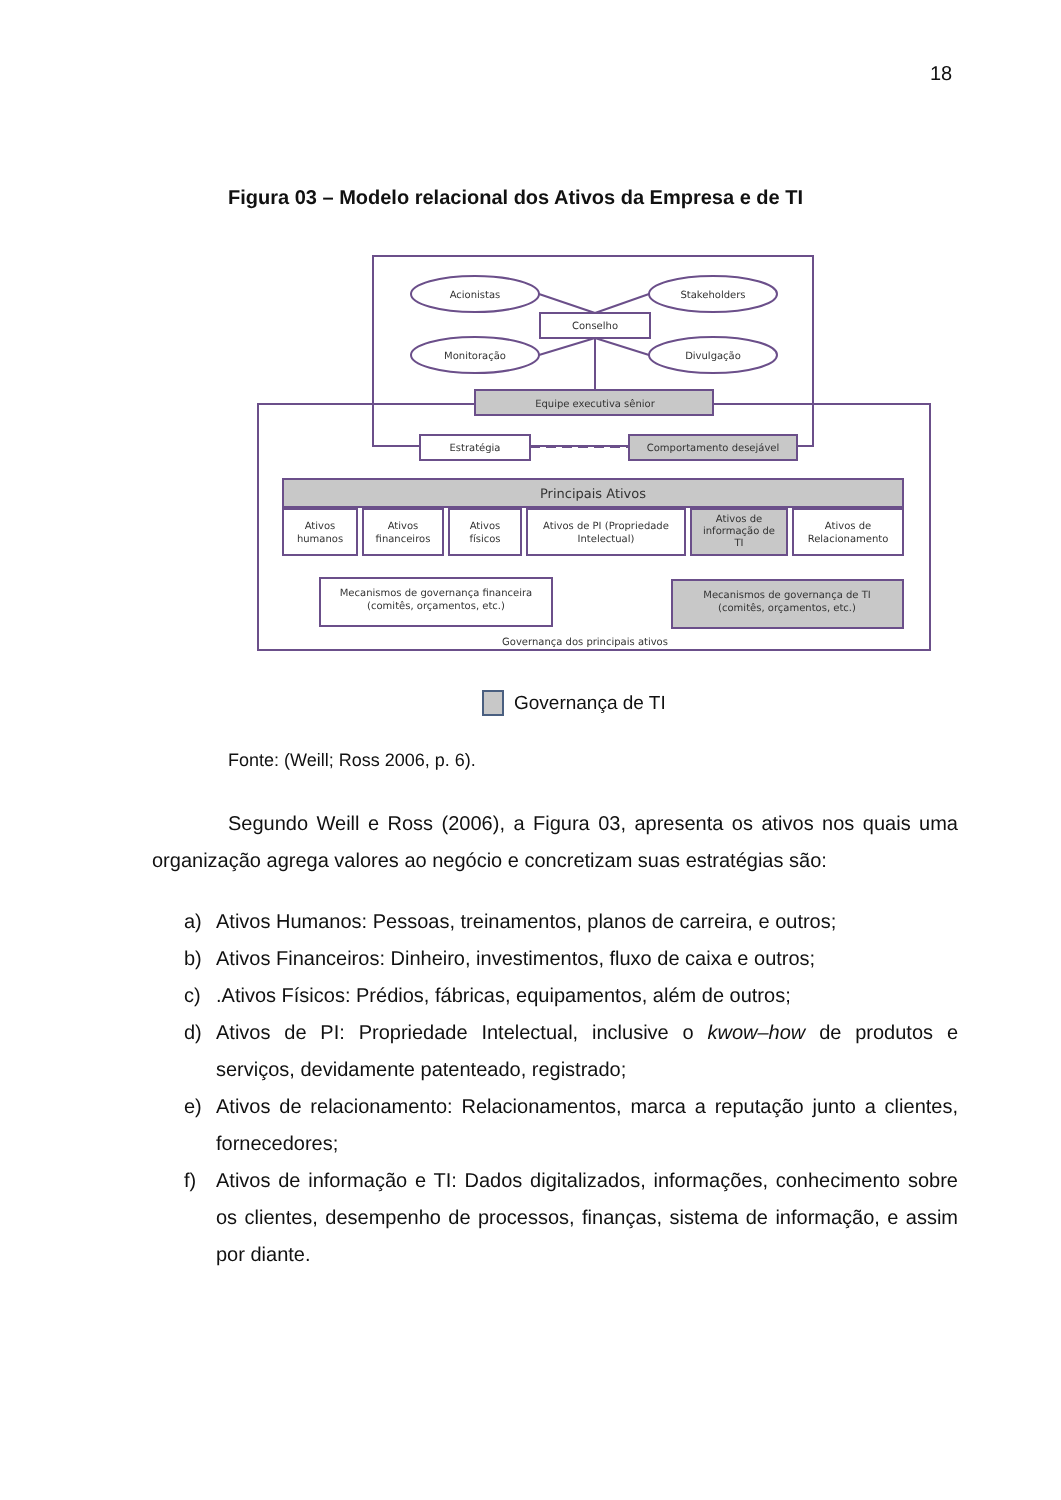18
Figura 03 – Modelo relacional dos Ativos da Empresa e de TI
Acionistas
Stakeholders
Conselho
Monitoração
Divulgação
Equipe executiva sênior
Estratégia
Comportamento desejável
Principais Ativos
Ativos
humanos
Ativos
financeiros
Ativos
físicos
Ativos de PI (Propriedade
Intelectual)
Ativos de
informação de
TI
Ativos de
Relacionamento
Mecanismos de governança financeira
(comitês, orçamentos, etc.)
Mecanismos de governança de TI
(comitês, orçamentos, etc.)
Governança dos principais ativos
Governança de TI
Fonte: (Weill; Ross 2006, p. 6).
Segundo Weill e Ross (2006), a Figura 03, apresenta os ativos nos quais uma organização agrega valores ao negócio e concretizam suas estratégias são:
a) Ativos Humanos: Pessoas, treinamentos, planos de carreira, e outros;
b) Ativos Financeiros: Dinheiro, investimentos, fluxo de caixa e outros;
c).Ativos Físicos: Prédios, fábricas, equipamentos, além de outros;
d) Ativos de PI: Propriedade Intelectual, inclusive o kwow–how de produtos e serviços, devidamente patenteado, registrado;
e) Ativos de relacionamento: Relacionamentos, marca a reputação junto a clientes, fornecedores;
f) Ativos de informação e TI: Dados digitalizados, informações, conhecimento sobre os clientes, desempenho de processos, finanças, sistema de informação, e assim por diante.